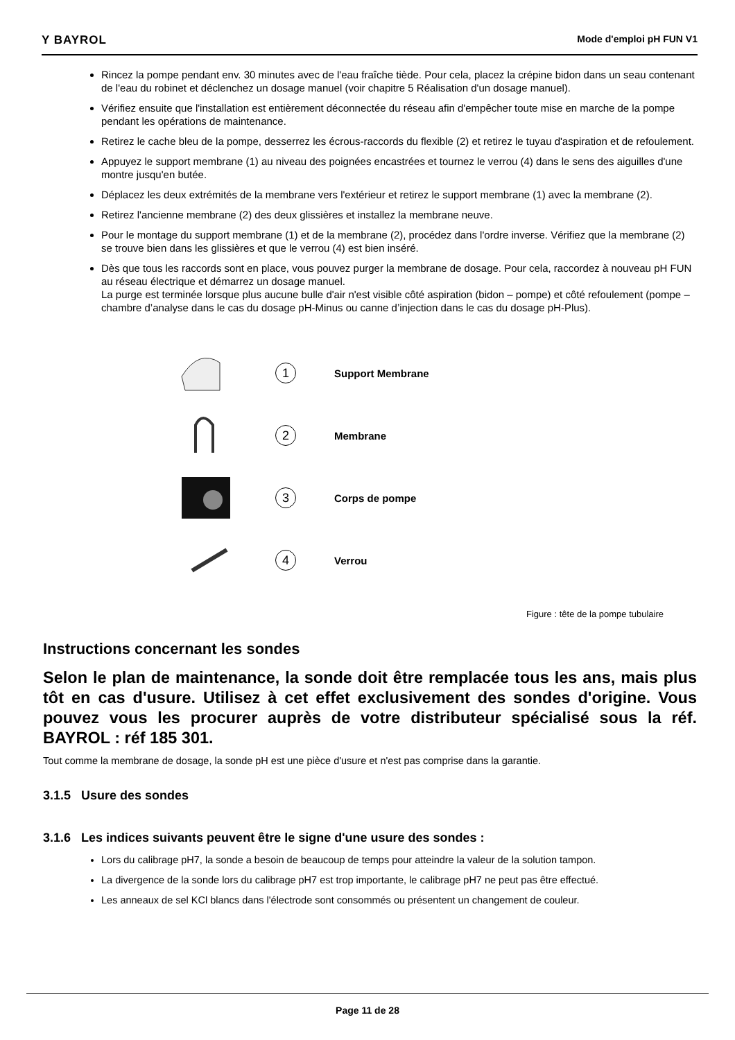Y BAYROL Mode d'emploi pH FUN V1
Rincez la pompe pendant env. 30 minutes avec de l'eau fraîche tiède. Pour cela, placez la crépine bidon dans un seau contenant de l'eau du robinet et déclenchez un dosage manuel (voir chapitre 5 Réalisation d'un dosage manuel).
Vérifiez ensuite que l'installation est entièrement déconnectée du réseau afin d'empêcher toute mise en marche de la pompe pendant les opérations de maintenance.
Retirez le cache bleu de la pompe, desserrez les écrous-raccords du flexible (2) et retirez le tuyau d'aspiration et de refoulement.
Appuyez le support membrane (1) au niveau des poignées encastrées et tournez le verrou (4) dans le sens des aiguilles d'une montre jusqu'en butée.
Déplacez les deux extrémités de la membrane vers l'extérieur et retirez le support membrane (1) avec la membrane (2).
Retirez l'ancienne membrane (2) des deux glissières et installez la membrane neuve.
Pour le montage du support membrane (1) et de la membrane (2), procédez dans l'ordre inverse. Vérifiez que la membrane (2) se trouve bien dans les glissières et que le verrou (4) est bien inséré.
Dès que tous les raccords sont en place, vous pouvez purger la membrane de dosage. Pour cela, raccordez à nouveau pH FUN au réseau électrique et démarrez un dosage manuel.
La purge est terminée lorsque plus aucune bulle d'air n'est visible côté aspiration (bidon – pompe) et côté refoulement (pompe –chambre d’analyse dans le cas du dosage pH-Minus ou canne d’injection dans le cas du dosage pH-Plus).
1
Support Membrane
2
Membrane
3
Corps de pompe
4
Verrou
Figure : tête de la pompe tubulaire
Instructions concernant les sondes
Selon le plan de maintenance, la sonde doit être remplacée tous les ans, mais plus tôt en cas d'usure. Utilisez à cet effet exclusivement des sondes d'origine. Vous pouvez vous les procurer auprès de votre distributeur spécialisé sous la réf. BAYROL : réf 185 301.
Tout comme la membrane de dosage, la sonde pH est une pièce d'usure et n'est pas comprise dans la garantie.
3.1.5 Usure des sondes
3.1.6 Les indices suivants peuvent être le signe d'une usure des sondes :
Lors du calibrage pH7, la sonde a besoin de beaucoup de temps pour atteindre la valeur de la solution tampon.
La divergence de la sonde lors du calibrage pH7 est trop importante, le calibrage pH7 ne peut pas être effectué.
Les anneaux de sel KCl blancs dans l'électrode sont consommés ou présentent un changement de couleur.
Page 11 de 28